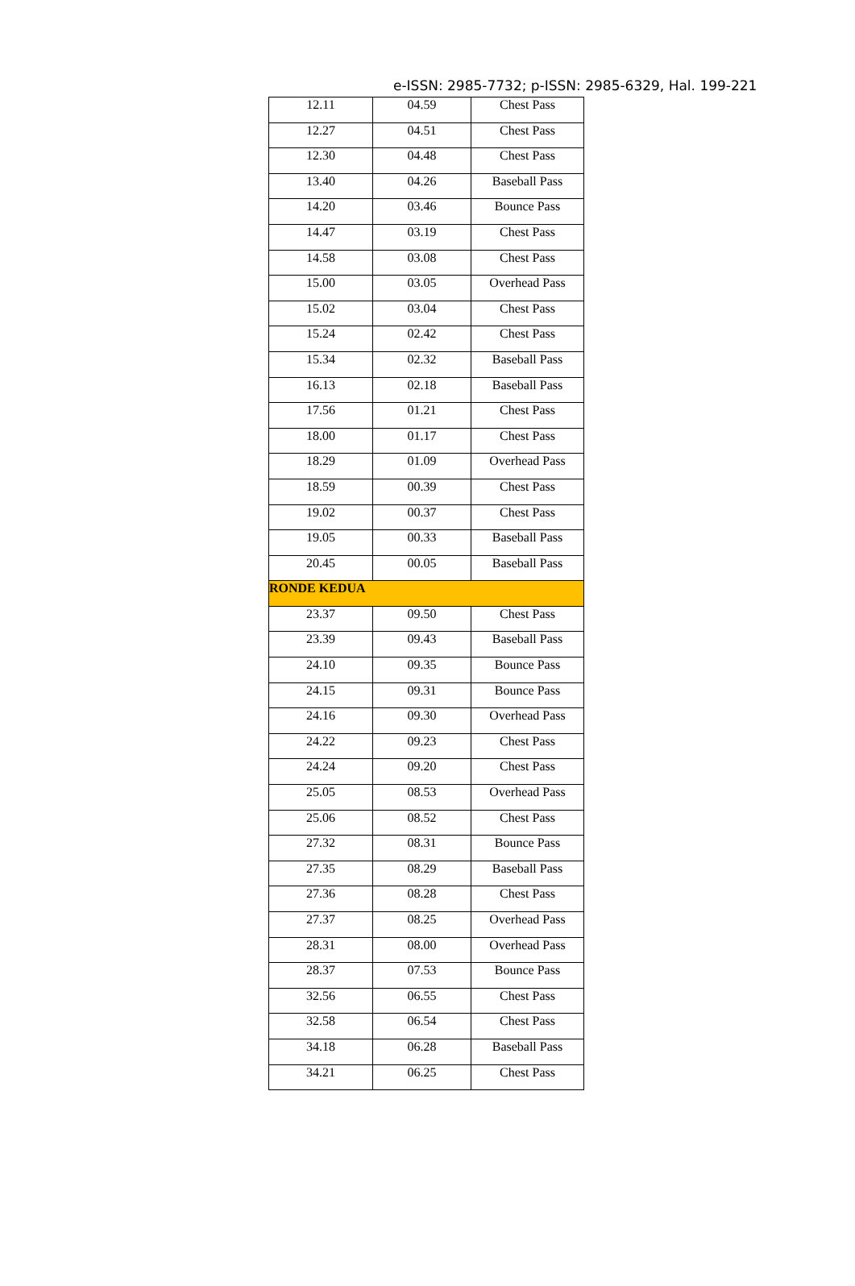e-ISSN: 2985-7732; p-ISSN: 2985-6329, Hal. 199-221
| 12.11 | 04.59 | Chest Pass |
| 12.27 | 04.51 | Chest Pass |
| 12.30 | 04.48 | Chest Pass |
| 13.40 | 04.26 | Baseball Pass |
| 14.20 | 03.46 | Bounce Pass |
| 14.47 | 03.19 | Chest Pass |
| 14.58 | 03.08 | Chest Pass |
| 15.00 | 03.05 | Overhead Pass |
| 15.02 | 03.04 | Chest Pass |
| 15.24 | 02.42 | Chest Pass |
| 15.34 | 02.32 | Baseball Pass |
| 16.13 | 02.18 | Baseball Pass |
| 17.56 | 01.21 | Chest Pass |
| 18.00 | 01.17 | Chest Pass |
| 18.29 | 01.09 | Overhead Pass |
| 18.59 | 00.39 | Chest Pass |
| 19.02 | 00.37 | Chest Pass |
| 19.05 | 00.33 | Baseball Pass |
| 20.45 | 00.05 | Baseball Pass |
| RONDE KEDUA | | |
| 23.37 | 09.50 | Chest Pass |
| 23.39 | 09.43 | Baseball Pass |
| 24.10 | 09.35 | Bounce Pass |
| 24.15 | 09.31 | Bounce Pass |
| 24.16 | 09.30 | Overhead Pass |
| 24.22 | 09.23 | Chest Pass |
| 24.24 | 09.20 | Chest Pass |
| 25.05 | 08.53 | Overhead Pass |
| 25.06 | 08.52 | Chest Pass |
| 27.32 | 08.31 | Bounce Pass |
| 27.35 | 08.29 | Baseball Pass |
| 27.36 | 08.28 | Chest Pass |
| 27.37 | 08.25 | Overhead Pass |
| 28.31 | 08.00 | Overhead Pass |
| 28.37 | 07.53 | Bounce Pass |
| 32.56 | 06.55 | Chest Pass |
| 32.58 | 06.54 | Chest Pass |
| 34.18 | 06.28 | Baseball Pass |
| 34.21 | 06.25 | Chest Pass |